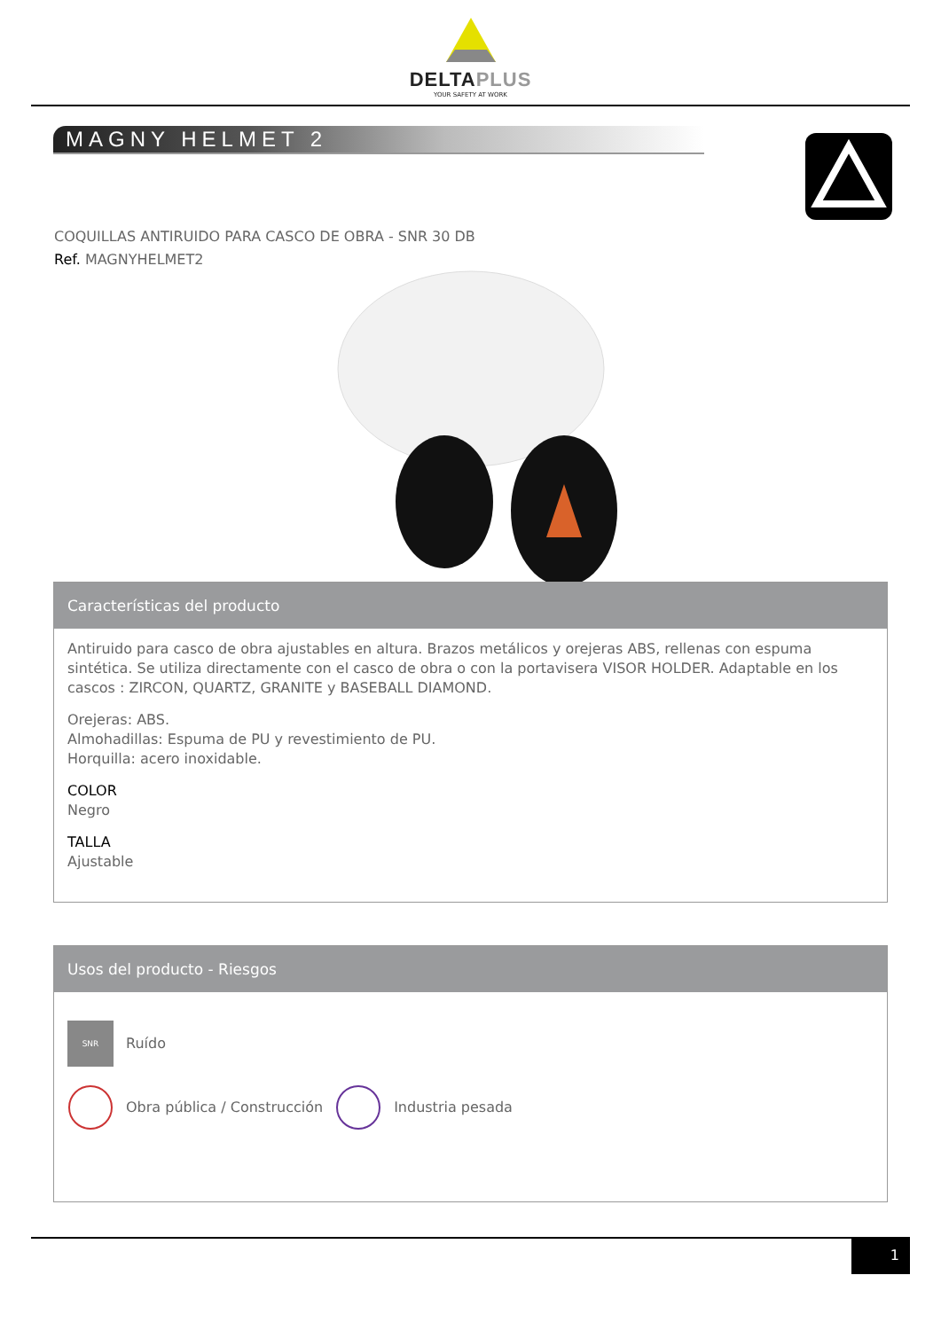DELTAPLUS
YOUR SAFETY AT WORK
MAGNY HELMET 2
COQUILLAS ANTIRUIDO PARA CASCO DE OBRA - SNR 30 DB
Ref. MAGNYHELMET2
Características del producto
Antiruido para casco de obra ajustables en altura. Brazos metálicos y orejeras ABS, rellenas con espuma sintética. Se utiliza directamente con el casco de obra o con la portavisera VISOR HOLDER. Adaptable en los cascos : ZIRCON, QUARTZ, GRANITE y BASEBALL DIAMOND.
Orejeras: ABS.
Almohadillas: Espuma de PU y revestimiento de PU.
Horquilla: acero inoxidable.
COLOR
Negro
TALLA
Ajustable
Usos del producto - Riesgos
SNR
Ruído
Obra pública / Construcción Industria pesada
1